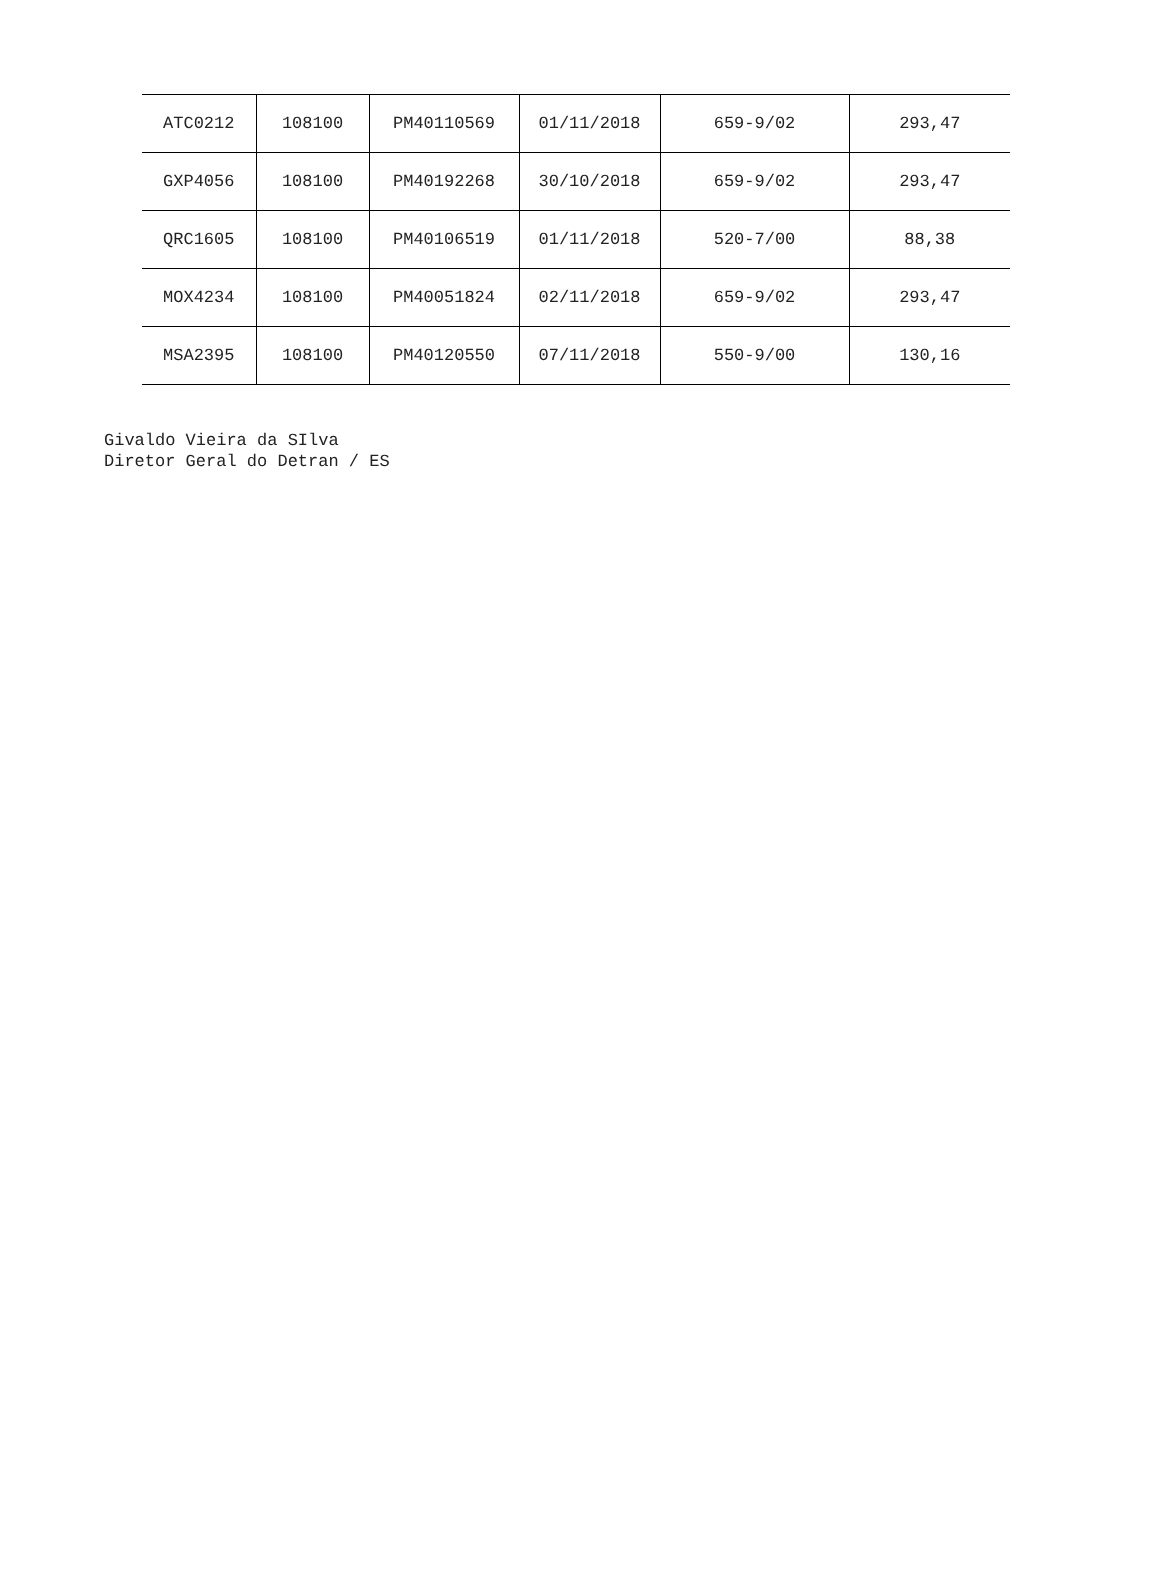| ATC0212 | 108100 | PM40110569 | 01/11/2018 | 659-9/02 | 293,47 |
| GXP4056 | 108100 | PM40192268 | 30/10/2018 | 659-9/02 | 293,47 |
| QRC1605 | 108100 | PM40106519 | 01/11/2018 | 520-7/00 | 88,38 |
| MOX4234 | 108100 | PM40051824 | 02/11/2018 | 659-9/02 | 293,47 |
| MSA2395 | 108100 | PM40120550 | 07/11/2018 | 550-9/00 | 130,16 |
Givaldo Vieira da SIlva
Diretor Geral do Detran / ES